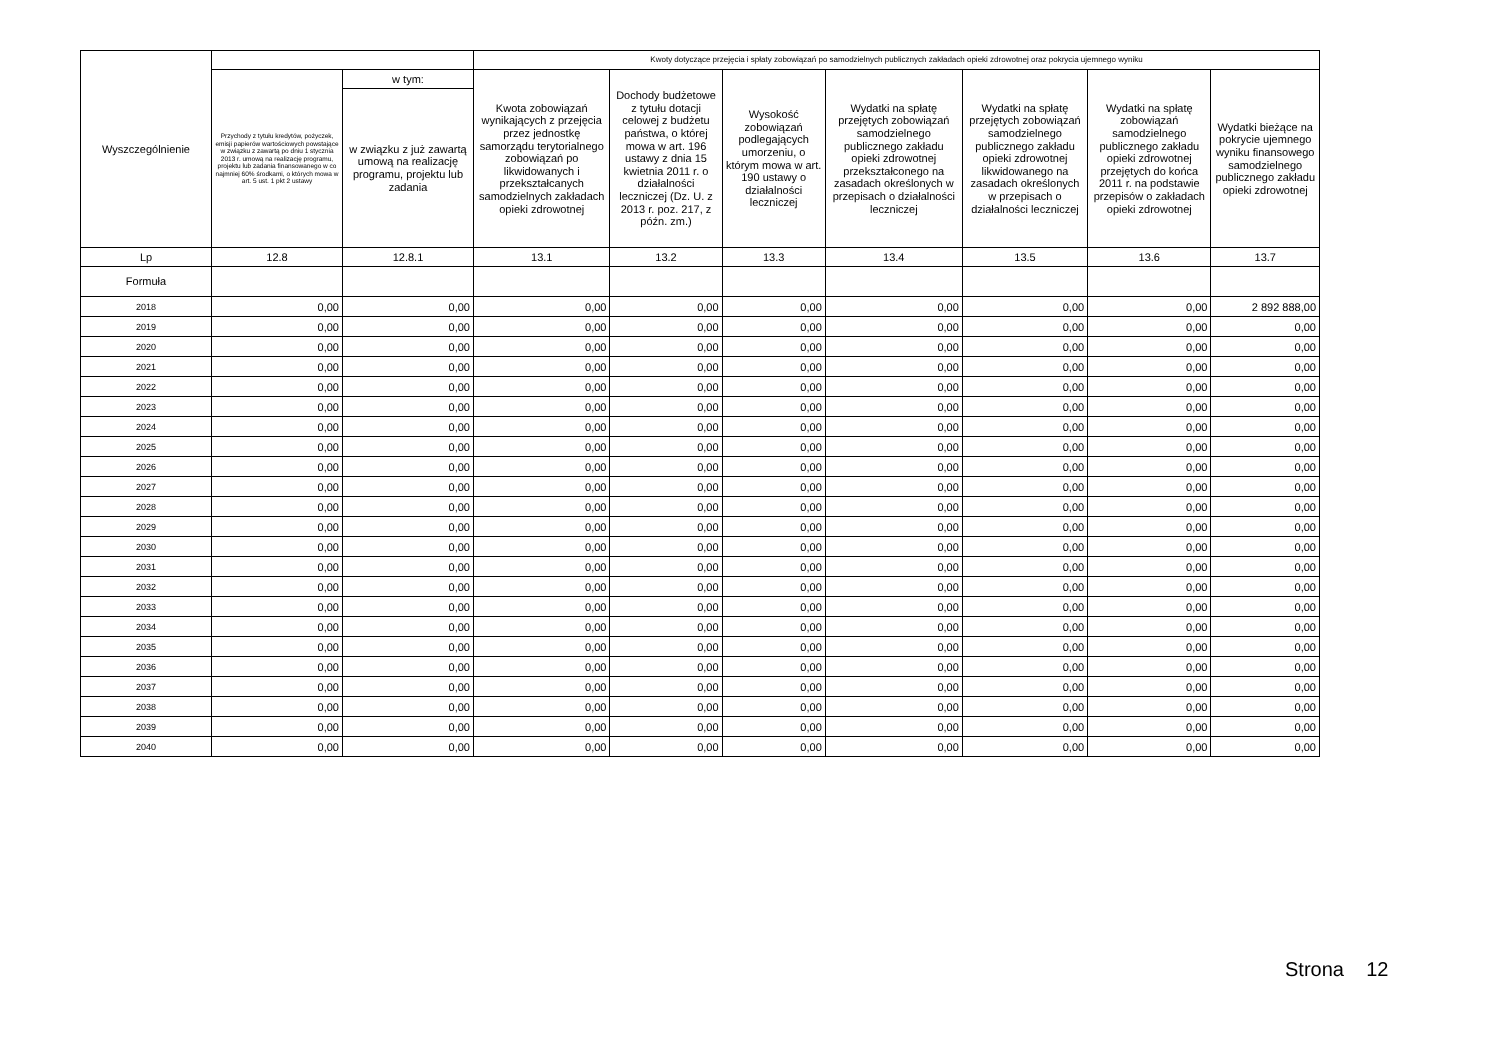| Wyszczególnienie | | | Kwoty dotyczące przejęcia i spłaty zobowiązań po samodzielnych publicznych zakładach opieki zdrowotnej oraz pokrycia ujemnego wyniku | | | | | | |
| --- | --- | --- | --- | --- | --- | --- | --- | --- | --- |
| | Przychody z tytułu kredytów, pożyczek, emisji papierów wartościowych powstające w związku z zawartą po dniu 1 stycznia 2013 r. umową na realizację programu, projektu lub zadania finansowanego w co najmniej 60% środkami, o których mowa w art. 5 ust. 1 pkt 2 ustawy | w tym: | Kwota zobowiązań wynikających z przejęcia przez jednostkę samorządu terytorialnego zobowiązań po likwidowanych i przekształcanych samodzielnych zakładach opieki zdrowotnej | Dochody budżetowe z tytułu dotacji celowej z budżetu państwa, o której mowa w art. 196 ustawy z dnia 15 kwietnia 2011 r. o działalności leczniczej (Dz. U. z 2013 r. poz. 217, z późn. zm.) | Wysokość zobowiązań podlegających umorzeniu, o którym mowa w art. 190 ustawy o działalności leczniczej | Wydatki na spłatę przejętych zobowiązań samodzielnego publicznego zakładu opieki zdrowotnej przekształconego na zasadach określonych w przepisach o działalności leczniczej | Wydatki na spłatę przejętych zobowiązań samodzielnego publicznego zakładu opieki zdrowotnej likwidowanego na zasadach określonych w przepisach o działalności leczniczej | Wydatki na spłatę zobowiązań samodzielnego publicznego zakładu opieki zdrowotnej przejętych do końca 2011 r. na podstawie przepisów o zakładach opieki zdrowotnej | Wydatki bieżące na pokrycie ujemnego wyniku finansowego samodzielnego publicznego zakładu opieki zdrowotnej |
| | | w związku z już zawartą umową na realizację programu, projektu lub zadania | | | | | | | |
| Lp | 12.8 | 12.8.1 | 13.1 | 13.2 | 13.3 | 13.4 | 13.5 | 13.6 | 13.7 |
| Formuła | | | | | | | | | |
| 2018 | 0,00 | 0,00 | 0,00 | 0,00 | 0,00 | 0,00 | 0,00 | 0,00 | 2 892 888,00 |
| 2019 | 0,00 | 0,00 | 0,00 | 0,00 | 0,00 | 0,00 | 0,00 | 0,00 | 0,00 |
| 2020 | 0,00 | 0,00 | 0,00 | 0,00 | 0,00 | 0,00 | 0,00 | 0,00 | 0,00 |
| 2021 | 0,00 | 0,00 | 0,00 | 0,00 | 0,00 | 0,00 | 0,00 | 0,00 | 0,00 |
| 2022 | 0,00 | 0,00 | 0,00 | 0,00 | 0,00 | 0,00 | 0,00 | 0,00 | 0,00 |
| 2023 | 0,00 | 0,00 | 0,00 | 0,00 | 0,00 | 0,00 | 0,00 | 0,00 | 0,00 |
| 2024 | 0,00 | 0,00 | 0,00 | 0,00 | 0,00 | 0,00 | 0,00 | 0,00 | 0,00 |
| 2025 | 0,00 | 0,00 | 0,00 | 0,00 | 0,00 | 0,00 | 0,00 | 0,00 | 0,00 |
| 2026 | 0,00 | 0,00 | 0,00 | 0,00 | 0,00 | 0,00 | 0,00 | 0,00 | 0,00 |
| 2027 | 0,00 | 0,00 | 0,00 | 0,00 | 0,00 | 0,00 | 0,00 | 0,00 | 0,00 |
| 2028 | 0,00 | 0,00 | 0,00 | 0,00 | 0,00 | 0,00 | 0,00 | 0,00 | 0,00 |
| 2029 | 0,00 | 0,00 | 0,00 | 0,00 | 0,00 | 0,00 | 0,00 | 0,00 | 0,00 |
| 2030 | 0,00 | 0,00 | 0,00 | 0,00 | 0,00 | 0,00 | 0,00 | 0,00 | 0,00 |
| 2031 | 0,00 | 0,00 | 0,00 | 0,00 | 0,00 | 0,00 | 0,00 | 0,00 | 0,00 |
| 2032 | 0,00 | 0,00 | 0,00 | 0,00 | 0,00 | 0,00 | 0,00 | 0,00 | 0,00 |
| 2033 | 0,00 | 0,00 | 0,00 | 0,00 | 0,00 | 0,00 | 0,00 | 0,00 | 0,00 |
| 2034 | 0,00 | 0,00 | 0,00 | 0,00 | 0,00 | 0,00 | 0,00 | 0,00 | 0,00 |
| 2035 | 0,00 | 0,00 | 0,00 | 0,00 | 0,00 | 0,00 | 0,00 | 0,00 | 0,00 |
| 2036 | 0,00 | 0,00 | 0,00 | 0,00 | 0,00 | 0,00 | 0,00 | 0,00 | 0,00 |
| 2037 | 0,00 | 0,00 | 0,00 | 0,00 | 0,00 | 0,00 | 0,00 | 0,00 | 0,00 |
| 2038 | 0,00 | 0,00 | 0,00 | 0,00 | 0,00 | 0,00 | 0,00 | 0,00 | 0,00 |
| 2039 | 0,00 | 0,00 | 0,00 | 0,00 | 0,00 | 0,00 | 0,00 | 0,00 | 0,00 |
| 2040 | 0,00 | 0,00 | 0,00 | 0,00 | 0,00 | 0,00 | 0,00 | 0,00 | 0,00 |
Strona 12